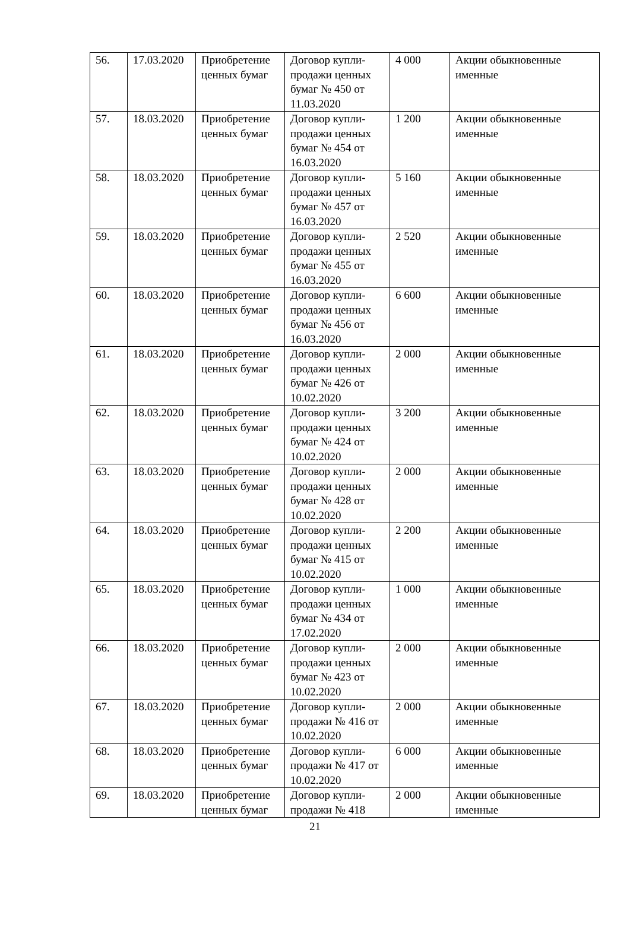| 56. | 17.03.2020 | Приобретение ценных бумаг | Договор купли-продажи ценных бумаг № 450 от 11.03.2020 | 4 000 | Акции обыкновенные именные |
| 57. | 18.03.2020 | Приобретение ценных бумаг | Договор купли-продажи ценных бумаг № 454 от 16.03.2020 | 1 200 | Акции обыкновенные именные |
| 58. | 18.03.2020 | Приобретение ценных бумаг | Договор купли-продажи ценных бумаг № 457 от 16.03.2020 | 5 160 | Акции обыкновенные именные |
| 59. | 18.03.2020 | Приобретение ценных бумаг | Договор купли-продажи ценных бумаг № 455 от 16.03.2020 | 2 520 | Акции обыкновенные именные |
| 60. | 18.03.2020 | Приобретение ценных бумаг | Договор купли-продажи ценных бумаг № 456 от 16.03.2020 | 6 600 | Акции обыкновенные именные |
| 61. | 18.03.2020 | Приобретение ценных бумаг | Договор купли-продажи ценных бумаг № 426 от 10.02.2020 | 2 000 | Акции обыкновенные именные |
| 62. | 18.03.2020 | Приобретение ценных бумаг | Договор купли-продажи ценных бумаг № 424 от 10.02.2020 | 3 200 | Акции обыкновенные именные |
| 63. | 18.03.2020 | Приобретение ценных бумаг | Договор купли-продажи ценных бумаг № 428 от 10.02.2020 | 2 000 | Акции обыкновенные именные |
| 64. | 18.03.2020 | Приобретение ценных бумаг | Договор купли-продажи ценных бумаг № 415 от 10.02.2020 | 2 200 | Акции обыкновенные именные |
| 65. | 18.03.2020 | Приобретение ценных бумаг | Договор купли-продажи ценных бумаг № 434 от 17.02.2020 | 1 000 | Акции обыкновенные именные |
| 66. | 18.03.2020 | Приобретение ценных бумаг | Договор купли-продажи ценных бумаг № 423 от 10.02.2020 | 2 000 | Акции обыкновенные именные |
| 67. | 18.03.2020 | Приобретение ценных бумаг | Договор купли-продажи № 416 от 10.02.2020 | 2 000 | Акции обыкновенные именные |
| 68. | 18.03.2020 | Приобретение ценных бумаг | Договор купли-продажи № 417 от 10.02.2020 | 6 000 | Акции обыкновенные именные |
| 69. | 18.03.2020 | Приобретение ценных бумаг | Договор купли-продажи № 418 | 2 000 | Акции обыкновенные именные |
21